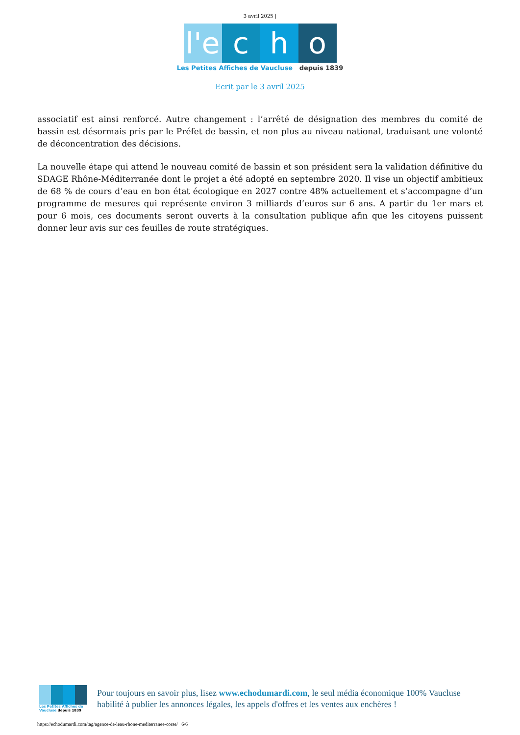3 avril 2025 |
l'e c h o
Les Petites Affiches de Vaucluse depuis 1839
Ecrit par le 3 avril 2025
associatif est ainsi renforcé. Autre changement : l’arrêté de désignation des membres du comité de bassin est désormais pris par le Préfet de bassin, et non plus au niveau national, traduisant une volonté de déconcentration des décisions.
La nouvelle étape qui attend le nouveau comité de bassin et son président sera la validation définitive du SDAGE Rhône-Méditerranée dont le projet a été adopté en septembre 2020. Il vise un objectif ambitieux de 68 % de cours d’eau en bon état écologique en 2027 contre 48% actuellement et s’accompagne d’un programme de mesures qui représente environ 3 milliards d’euros sur 6 ans. A partir du 1er mars et pour 6 mois, ces documents seront ouverts à la consultation publique afin que les citoyens puissent donner leur avis sur ces feuilles de route stratégiques.
Les Petites Affiches de Vaucluse depuis 1839
Pour toujours en savoir plus, lisez www.echodumardi.com, le seul média économique 100% Vaucluse habilité à publier les annonces légales, les appels d'offres et les ventes aux enchères !
https://echodumardi.com/tag/agence-de-leau-rhone-mediterranee-corse/ 6/6